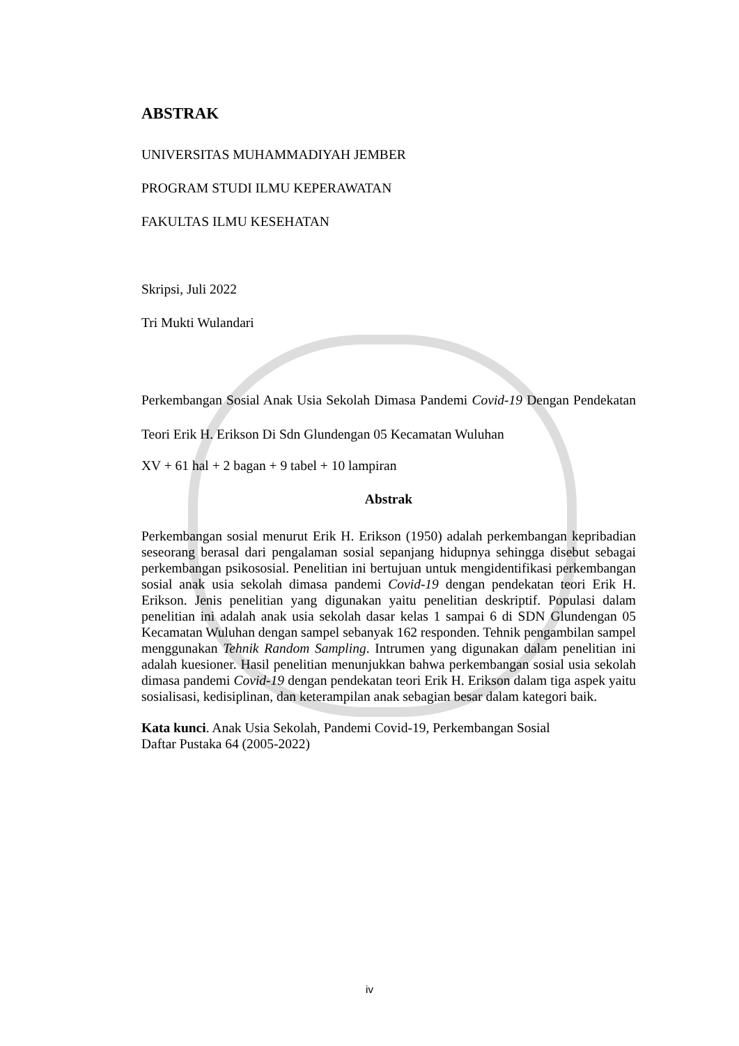ABSTRAK
UNIVERSITAS MUHAMMADIYAH JEMBER
PROGRAM STUDI ILMU KEPERAWATAN
FAKULTAS ILMU KESEHATAN
Skripsi, Juli 2022
Tri Mukti Wulandari
Perkembangan Sosial Anak Usia Sekolah Dimasa Pandemi Covid-19 Dengan Pendekatan Teori Erik H. Erikson Di Sdn Glundengan 05 Kecamatan Wuluhan
XV + 61 hal + 2 bagan + 9 tabel + 10 lampiran
Abstrak
Perkembangan sosial menurut Erik H. Erikson (1950) adalah perkembangan kepribadian seseorang berasal dari pengalaman sosial sepanjang hidupnya sehingga disebut sebagai perkembangan psikososial. Penelitian ini bertujuan untuk mengidentifikasi perkembangan sosial anak usia sekolah dimasa pandemi Covid-19 dengan pendekatan teori Erik H. Erikson. Jenis penelitian yang digunakan yaitu penelitian deskriptif. Populasi dalam penelitian ini adalah anak usia sekolah dasar kelas 1 sampai 6 di SDN Glundengan 05 Kecamatan Wuluhan dengan sampel sebanyak 162 responden. Tehnik pengambilan sampel menggunakan Tehnik Random Sampling. Intrumen yang digunakan dalam penelitian ini adalah kuesioner. Hasil penelitian menunjukkan bahwa perkembangan sosial usia sekolah dimasa pandemi Covid-19 dengan pendekatan teori Erik H. Erikson dalam tiga aspek yaitu sosialisasi, kedisiplinan, dan keterampilan anak sebagian besar dalam kategori baik.
Kata kunci. Anak Usia Sekolah, Pandemi Covid-19, Perkembangan Sosial
Daftar Pustaka 64 (2005-2022)
iv